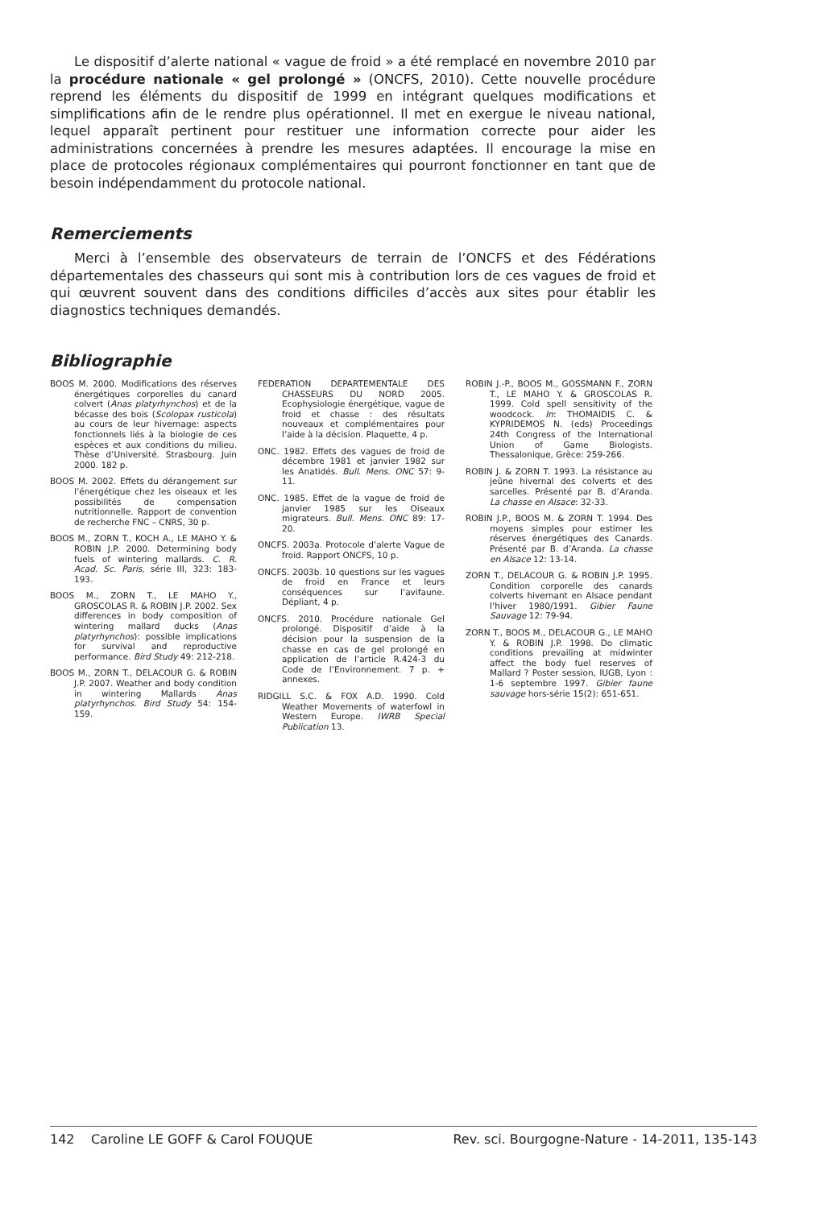Le dispositif d’alerte national « vague de froid » a été remplacé en novembre 2010 par la procédure nationale « gel prolongé » (ONCFS, 2010). Cette nouvelle procédure reprend les éléments du dispositif de 1999 en intégrant quelques modifications et simplifications afin de le rendre plus opérationnel. Il met en exergue le niveau national, lequel apparaît pertinent pour restituer une information correcte pour aider les administrations concernées à prendre les mesures adaptées. Il encourage la mise en place de protocoles régionaux complémentaires qui pourront fonctionner en tant que de besoin indépendamment du protocole national.
Remerciements
Merci à l’ensemble des observateurs de terrain de l’ONCFS et des Fédérations départementales des chasseurs qui sont mis à contribution lors de ces vagues de froid et qui œuvrent souvent dans des conditions difficiles d’accès aux sites pour établir les diagnostics techniques demandés.
Bibliographie
BOOS M. 2000. Modifications des réserves énergétiques corporelles du canard colvert (Anas platyrhynchos) et de la bécasse des bois (Scolopax rusticola) au cours de leur hivernage: aspects fonctionnels liés à la biologie de ces espèces et aux conditions du milieu. Thèse d’Université. Strasbourg. Juin 2000. 182 p.
BOOS M. 2002. Effets du dérangement sur l’énergétique chez les oiseaux et les possibilités de compensation nutritionnelle. Rapport de convention de recherche FNC – CNRS, 30 p.
BOOS M., ZORN T., KOCH A., LE MAHO Y. & ROBIN J.P. 2000. Determining body fuels of wintering mallards. C. R. Acad. Sc. Paris, série III, 323: 183-193.
BOOS M., ZORN T., LE MAHO Y., GROSCOLAS R. & ROBIN J.P. 2002. Sex differences in body composition of wintering mallard ducks (Anas platyrhynchos): possible implications for survival and reproductive performance. Bird Study 49: 212-218.
BOOS M., ZORN T., DELACOUR G. & ROBIN J.P. 2007. Weather and body condition in wintering Mallards Anas platyrhynchos. Bird Study 54: 154-159.
FEDERATION DEPARTEMENTALE DES CHASSEURS DU NORD 2005. Ecophysiologie énergétique, vague de froid et chasse : des résultats nouveaux et complémentaires pour l’aide à la décision. Plaquette, 4 p.
ONC. 1982. Effets des vagues de froid de décembre 1981 et janvier 1982 sur les Anatidés. Bull. Mens. ONC 57: 9-11.
ONC. 1985. Effet de la vague de froid de janvier 1985 sur les Oiseaux migrateurs. Bull. Mens. ONC 89: 17-20.
ONCFS. 2003a. Protocole d’alerte Vague de froid. Rapport ONCFS, 10 p.
ONCFS. 2003b. 10 questions sur les vagues de froid en France et leurs conséquences sur l’avifaune. Dépliant, 4 p.
ONCFS. 2010. Procédure nationale Gel prolongé. Dispositif d’aide à la décision pour la suspension de la chasse en cas de gel prolongé en application de l’article R.424-3 du Code de l’Environnement. 7 p. + annexes.
RIDGILL S.C. & FOX A.D. 1990. Cold Weather Movements of waterfowl in Western Europe. IWRB Special Publication 13.
ROBIN J.-P., BOOS M., GOSSMANN F., ZORN T., LE MAHO Y. & GROSCOLAS R. 1999. Cold spell sensitivity of the woodcock. In: THOMAIDIS C. & KYPRIDEMOS N. (eds) Proceedings 24th Congress of the International Union of Game Biologists. Thessalonique, Grèce: 259-266.
ROBIN J. & ZORN T. 1993. La résistance au jeûne hivernal des colverts et des sarcelles. Présenté par B. d’Aranda. La chasse en Alsace: 32-33.
ROBIN J.P., BOOS M. & ZORN T. 1994. Des moyens simples pour estimer les réserves énergétiques des Canards. Présenté par B. d’Aranda. La chasse en Alsace 12: 13-14.
ZORN T., DELACOUR G. & ROBIN J.P. 1995. Condition corporelle des canards colverts hivernant en Alsace pendant l’hiver 1980/1991. Gibier Faune Sauvage 12: 79-94.
ZORN T., BOOS M., DELACOUR G., LE MAHO Y. & ROBIN J.P. 1998. Do climatic conditions prevailing at midwinter affect the body fuel reserves of Mallard ? Poster session, IUGB, Lyon : 1-6 septembre 1997. Gibier faune sauvage hors-série 15(2): 651-651.
142 Caroline LE GOFF & Carol FOUQUE Rev. sci. Bourgogne-Nature - 14-2011, 135-143